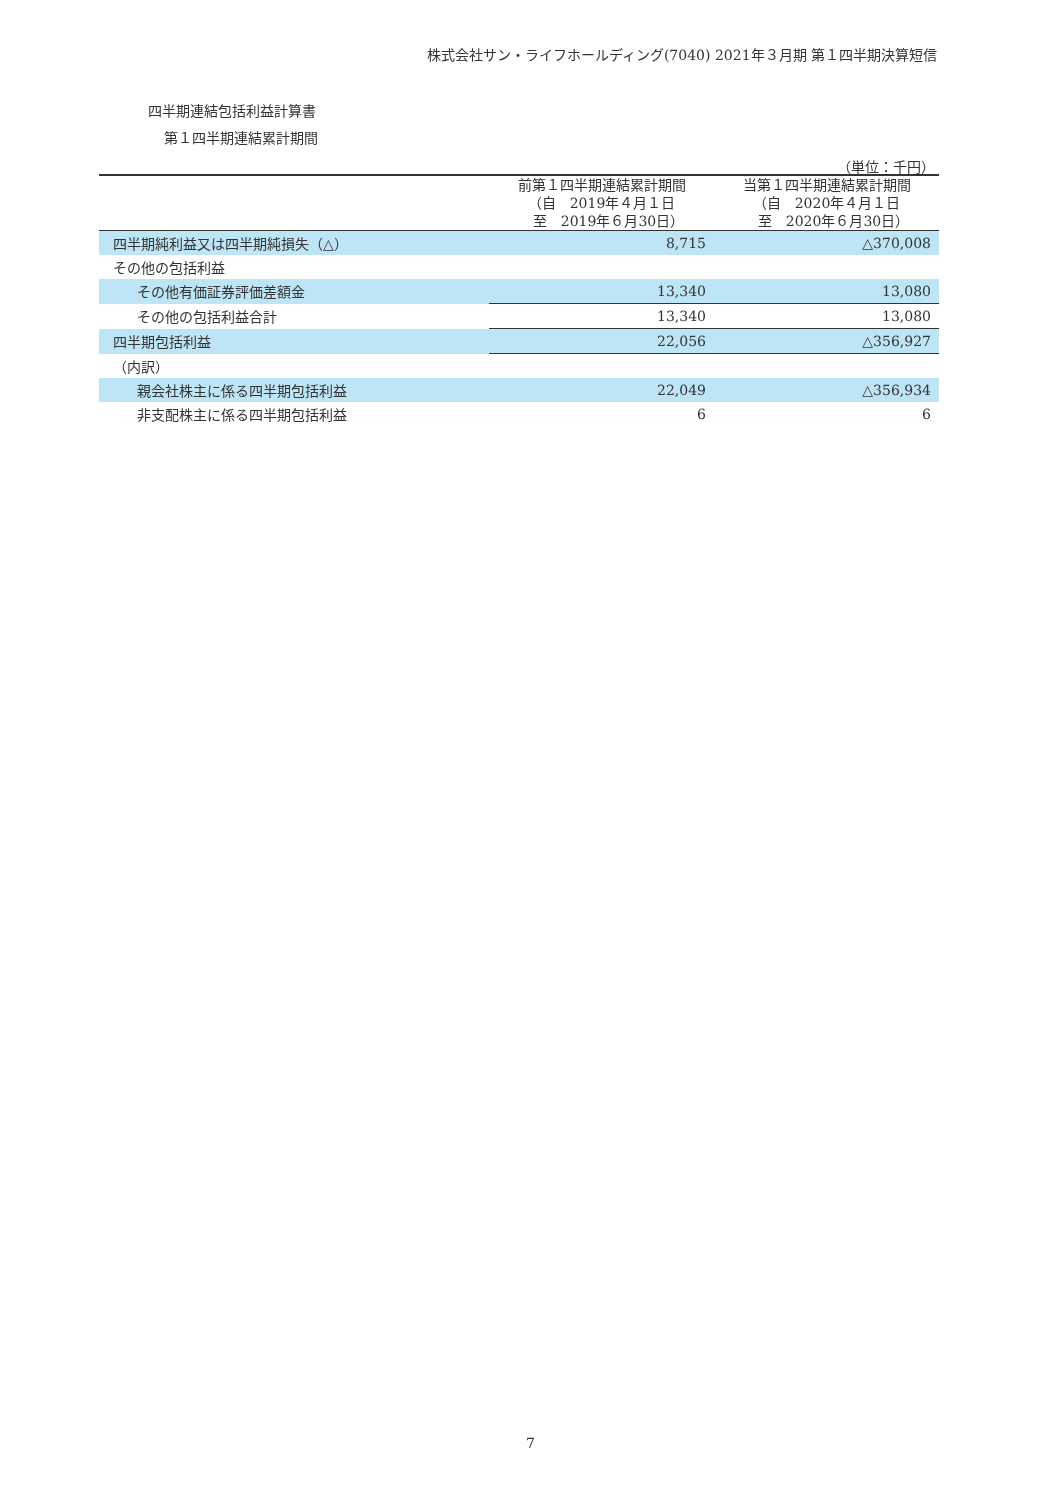株式会社サン・ライフホールディング(7040) 2021年３月期 第１四半期決算短信
四半期連結包括利益計算書
第１四半期連結累計期間
（単位：千円）
| | 前第１四半期連結累計期間 （自 2019年４月１日 至 2019年６月30日） | 当第１四半期連結累計期間 （自 2020年４月１日 至 2020年６月30日） |
| --- | --- | --- |
| 四半期純利益又は四半期純損失（△） | 8,715 | △370,008 |
| その他の包括利益 | | |
| その他有価証券評価差額金 | 13,340 | 13,080 |
| その他の包括利益合計 | 13,340 | 13,080 |
| 四半期包括利益 | 22,056 | △356,927 |
| （内訳） | | |
| 親会社株主に係る四半期包括利益 | 22,049 | △356,934 |
| 非支配株主に係る四半期包括利益 | 6 | 6 |
7